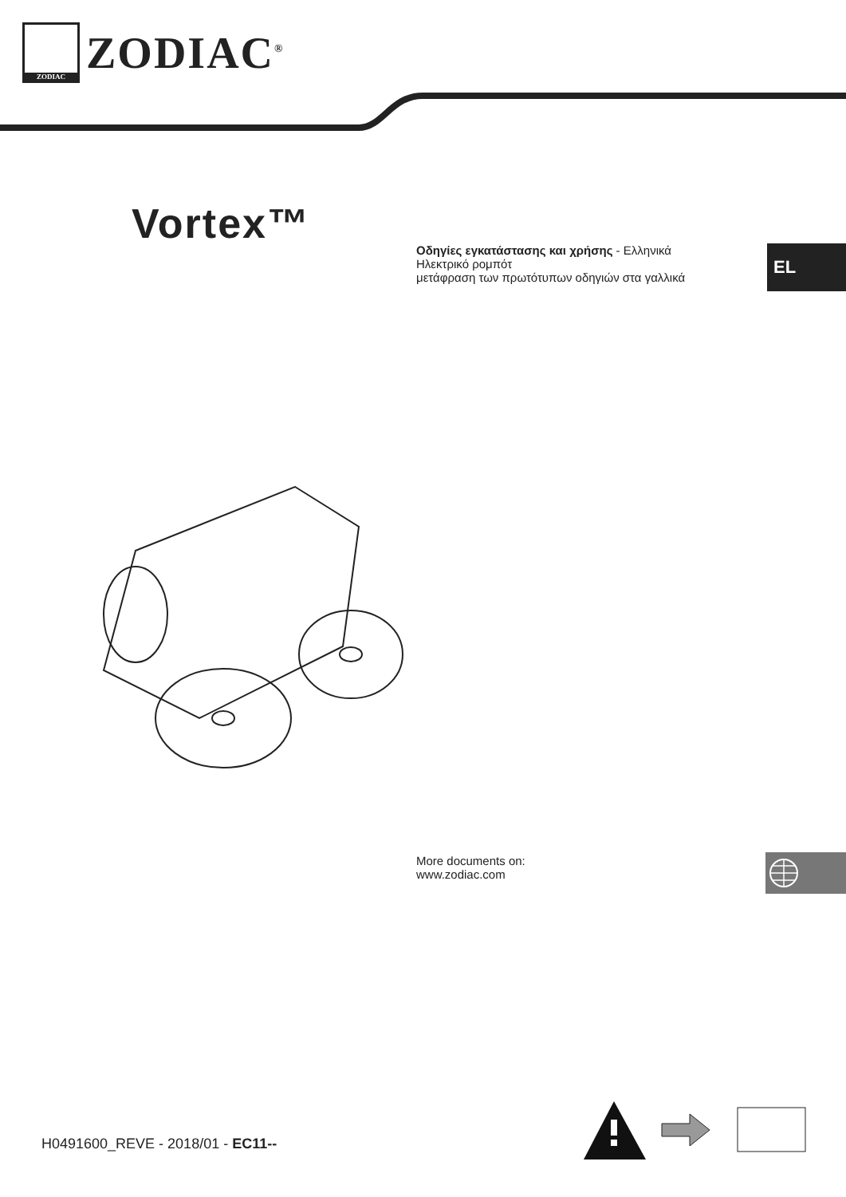ZODIAC
ZODIAC<sup>®</sup>
Vortex™
Οδηγίες εγκατάστασης και χρήσης - Ελληνικά
Ηλεκτρικό ρομπότ
μετάφραση των πρωτότυπων οδηγιών στα γαλλικά
EL
More documents on:
www.zodiac.com
H0491600_REVE - 2018/01 - EC11--